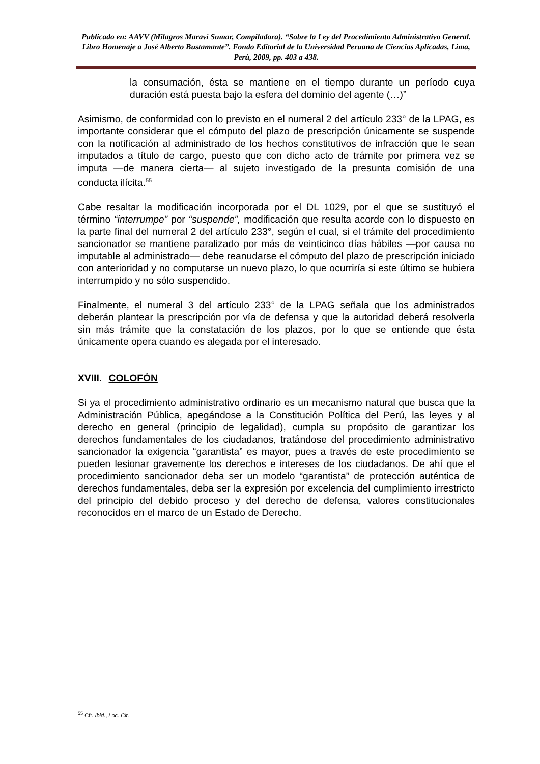Publicado en: AAVV (Milagros Maraví Sumar, Compiladora). “Sobre la Ley del Procedimiento Administrativo General. Libro Homenaje a José Alberto Bustamante”. Fondo Editorial de la Universidad Peruana de Ciencias Aplicadas, Lima, Perú, 2009, pp. 403 a 438.
la consumación, ésta se mantiene en el tiempo durante un período cuya duración está puesta bajo la esfera del dominio del agente (…)”
Asimismo, de conformidad con lo previsto en el numeral 2 del artículo 233° de la LPAG, es importante considerar que el cómputo del plazo de prescripción únicamente se suspende con la notificación al administrado de los hechos constitutivos de infracción que le sean imputados a título de cargo, puesto que con dicho acto de trámite por primera vez se imputa —de manera cierta— al sujeto investigado de la presunta comisión de una conducta ilícita.<sup>55</sup>
Cabe resaltar la modificación incorporada por el DL 1029, por el que se sustituyó el término “interrumpe” por “suspende”, modificación que resulta acorde con lo dispuesto en la parte final del numeral 2 del artículo 233°, según el cual, si el trámite del procedimiento sancionador se mantiene paralizado por más de veinticinco días hábiles —por causa no imputable al administrado— debe reanudarse el cómputo del plazo de prescripción iniciado con anterioridad y no computarse un nuevo plazo, lo que ocurriría si este último se hubiera interrumpido y no sólo suspendido.
Finalmente, el numeral 3 del artículo 233° de la LPAG señala que los administrados deberán plantear la prescripción por vía de defensa y que la autoridad deberá resolverla sin más trámite que la constatación de los plazos, por lo que se entiende que ésta únicamente opera cuando es alegada por el interesado.
XVIII. COLOFÓN
Si ya el procedimiento administrativo ordinario es un mecanismo natural que busca que la Administración Pública, apegándose a la Constitución Política del Perú, las leyes y al derecho en general (principio de legalidad), cumpla su propósito de garantizar los derechos fundamentales de los ciudadanos, tratándose del procedimiento administrativo sancionador la exigencia “garantista” es mayor, pues a través de este procedimiento se pueden lesionar gravemente los derechos e intereses de los ciudadanos. De ahí que el procedimiento sancionador deba ser un modelo “garantista” de protección auténtica de derechos fundamentales, deba ser la expresión por excelencia del cumplimiento irrestricto del principio del debido proceso y del derecho de defensa, valores constitucionales reconocidos en el marco de un Estado de Derecho.
<sup>55</sup> Cfr. Ibid., Loc. Cit.